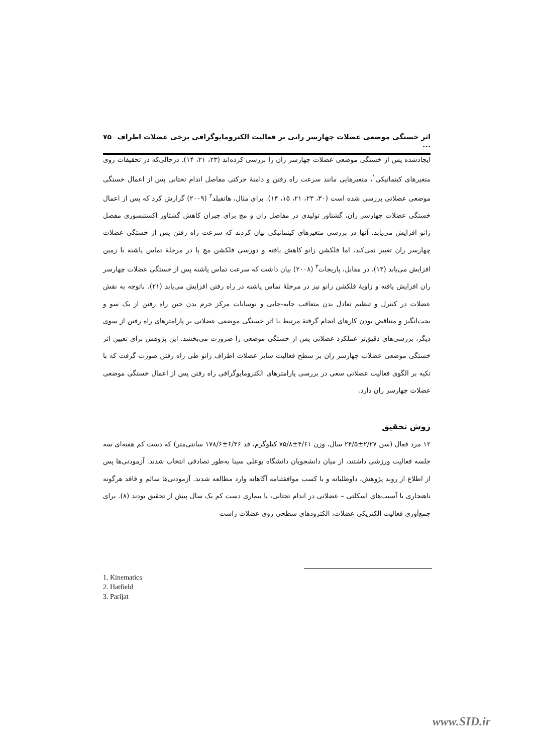اثر خستگی موضعی عضلات چهارسر رانی بر فعالیت الکترومایوگرافی برخی عضلات اطراف ... ۷۵
ایجادشده پس از خستگی موضعی عضلات چهارسر ران را بررسی کرده‌اند (۲۳، ۲۱، ۱۴). درحالی‌که در تحقیقات روی متغیرهای کینماتیکی<sup>۱</sup>، متغیرهایی مانند سرعت راه رفتن و دامنهٔ حرکتی مفاصل اندام تحتانی پس از اعمال خستگی موضعی عضلانی بررسی شده است (۳۰، ۲۳، ۲۱، ۱۵، ۱۴). برای مثال، هاتفیلد<sup>۲</sup> (۲۰۰۹) گزارش کرد که پس از اعمال خستگی عضلات چهارسر ران، گشتاور تولیدی در مفاصل ران و مچ برای جبران کاهش گشتاور اکستنسوری مفصل زانو افزایش می‌یابد. آنها در بررسی متغیرهای کینماتیکی بیان کردند که سرعت راه رفتن پس از خستگی عضلات چهارسر ران تغییر نمی‌کند، اما فلکشن زانو کاهش یافته و دورسی فلکشن مچ پا در مرحلهٔ تماس پاشنه با زمین افزایش می‌یابد (۱۴). در مقابل، پاریجات<sup>۳</sup> (۲۰۰۸) بیان داشت که سرعت تماس پاشنه پس از خستگی عضلات چهارسر ران افزایش یافته و زاویهٔ فلکشن زانو نیز در مرحلهٔ تماس پاشنه در راه رفتن افزایش می‌یابد (۲۱). باتوجه به نقش عضلات در کنترل و تنظیم تعادل بدن متعاقب جابه-جایی و نوسانات مرکز جرم بدن حین راه رفتن از یک سو و بحث‌انگیز و متناقض بودن کارهای انجام گرفتهٔ مرتبط با اثر خستگی موضعی عضلانی بر پارامترهای راه رفتن از سوی دیگر، بررسی‌های دقیق‌تر عملکرد عضلانی پس از خستگی موضعی را ضرورت می‌بخشد. این پژوهش برای تعیین اثر خستگی موضعی عضلات چهارسر ران بر سطح فعالیت سایر عضلات اطراف زانو طی راه رفتن صورت گرفت که با تکیه بر الگوی فعالیت عضلانی سعی در بررسی پارامترهای الکترومایوگرافی راه رفتن پس از اعمال خستگی موضعی عضلات چهارسر ران دارد.
روش تحقیق
۱۲ مرد فعال (سن ۲/۲۷±۲۴/۵ سال، وزن ۴/۶۱±۷۵/۸ کیلوگرم، قد ۶/۴۶±۱۷۸/۶ سانتی‌متر) که دست کم هفته‌ای سه جلسه فعالیت ورزشی داشتند، از میان دانشجویان دانشگاه بوعلی سینا به‌طور تصادفی انتخاب شدند. آزمودنی‌ها پس از اطلاع از روند پژوهش، داوطلبانه و با کسب موافقتنامه آگاهانه وارد مطالعه شدند. آزمودنی‌ها سالم و فاقد هرگونه ناهنجاری با آسیب‌های اسکلتی – عضلانی در اندام تحتانی، یا بیماری دست کم یک سال پیش از تحقیق بودند (۸). برای جمع‌آوری فعالیت الکتریکی عضلات، الکترودهای سطحی روی عضلات راست
1. Kinematics
2. Hatfield
3. Parijat
www.SID.ir